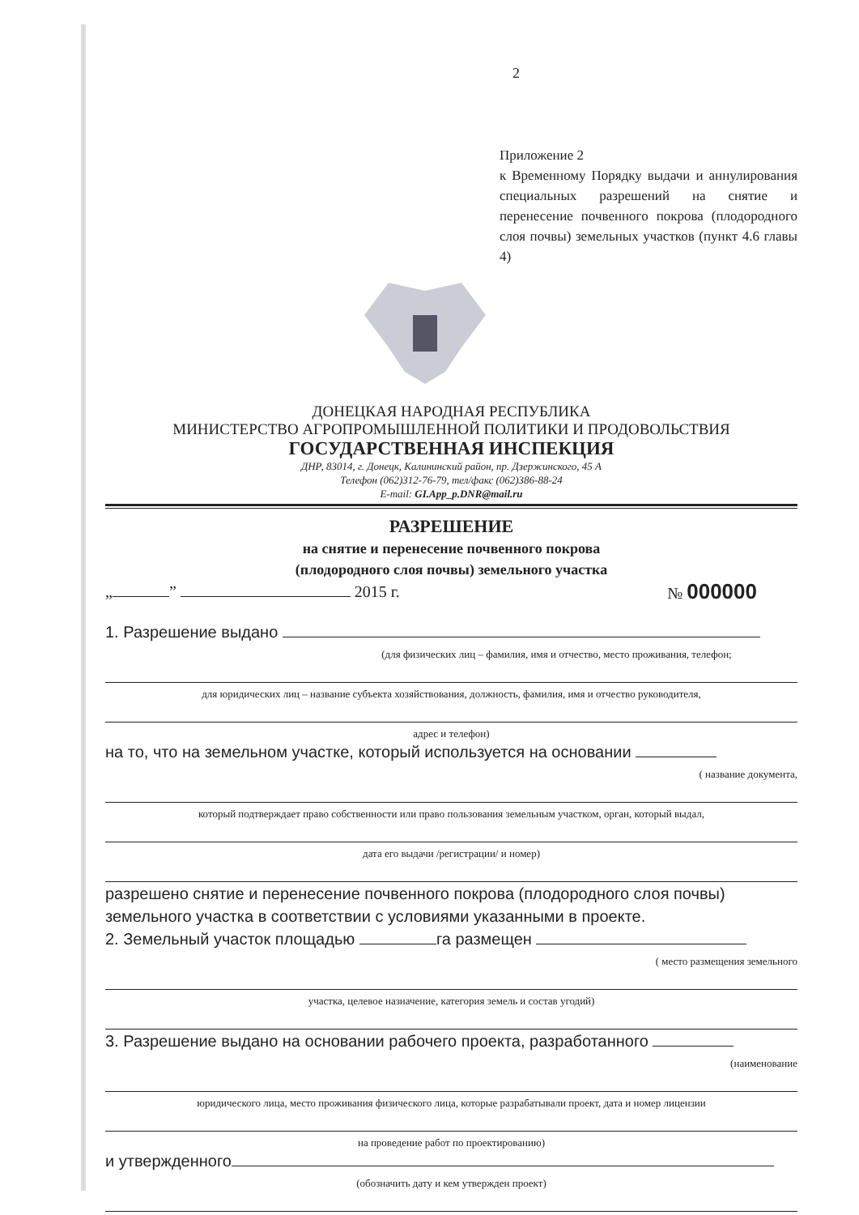2
Приложение 2
к Временному Порядку выдачи и аннулирования специальных разрешений на снятие и перенесение почвенного покрова (плодородного слоя почвы) земельных участков (пункт 4.6 главы 4)
ДОНЕЦКАЯ НАРОДНАЯ РЕСПУБЛИКА
МИНИСТЕРСТВО АГРОПРОМЫШЛЕННОЙ ПОЛИТИКИ И ПРОДОВОЛЬСТВИЯ
ГОСУДАРСТВЕННАЯ ИНСПЕКЦИЯ
ДНР, 83014, г. Донецк, Калининский район, пр. Дзержинского, 45 А
Телефон (062)312-76-79, тел/факс (062)386-88-24
E-mail: GI.App_p.DNR@mail.ru
РАЗРЕШЕНИЕ
на снятие и перенесение почвенного покрова
(плодородного слоя почвы) земельного участка
„ ” 2015 г. № 000000
1. Разрешение выдано
(для физических лиц – фамилия, имя и отчество, место проживания, телефон;
для юридических лиц – название субъекта хозяйствования, должность, фамилия, имя и отчество руководителя,
адрес и телефон)
на то, что на земельном участке, который используется на основании
( название документа,
который подтверждает право собственности или право пользования земельным участком, орган, который выдал,
дата его выдачи /регистрации/ и номер)
разрешено снятие и перенесение почвенного покрова (плодородного слоя почвы) земельного участка в соответствии с условиями указанными в проекте.
2. Земельный участок площадью га размещен
( место размещения земельного
участка, целевое назначение, категория земель и состав угодий)
3. Разрешение выдано на основании рабочего проекта, разработанного
(наименование
юридического лица, место проживания физического лица, которые разрабатывали проект, дата и номер лицензии
на проведение работ по проектированию)
и утвержденного
(обозначить дату и кем утвержден проект)